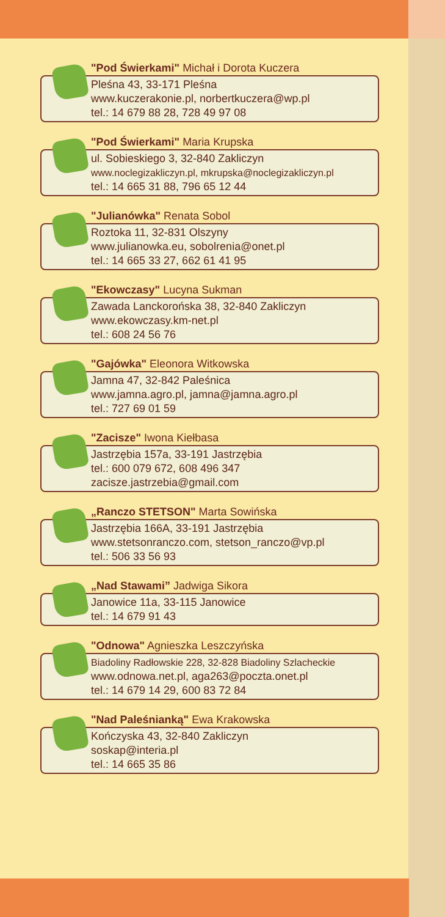"Pod Świerkami" Michał i Dorota Kuczera
Pleśna 43, 33-171 Pleśna
www.kuczerakonie.pl, norbertkuczera@wp.pl
tel.: 14 679 88 28, 728 49 97 08
"Pod Świerkami" Maria Krupska
ul. Sobieskiego 3, 32-840 Zakliczyn
www.noclegizakliczyn.pl, mkrupska@noclegizakliczyn.pl
tel.: 14 665 31 88, 796 65 12 44
"Julianówka" Renata Sobol
Roztoka 11, 32-831 Olszyny
www.julianowka.eu, sobolrenia@onet.pl
tel.: 14 665 33 27, 662 61 41 95
"Ekowczasy" Lucyna Sukman
Zawada Lanckorońska 38, 32-840 Zakliczyn
www.ekowczasy.km-net.pl
tel.: 608 24 56 76
"Gajówka" Eleonora Witkowska
Jamna 47, 32-842 Paleśnica
www.jamna.agro.pl, jamna@jamna.agro.pl
tel.: 727 69 01 59
"Zacisze" Iwona Kiełbasa
Jastrzębia 157a, 33-191 Jastrzębia
tel.: 600 079 672, 608 496 347
zacisze.jastrzebia@gmail.com
„Ranczo STETSON" Marta Sowińska
Jastrzębia 166A, 33-191 Jastrzębia
www.stetsonranczo.com, stetson_ranczo@vp.pl
tel.: 506 33 56 93
„Nad Stawami” Jadwiga Sikora
Janowice 11a, 33-115 Janowice
tel.: 14 679 91 43
"Odnowa" Agnieszka Leszczyńska
Biadoliny Radłowskie 228, 32-828 Biadoliny Szlacheckie
www.odnowa.net.pl, aga263@poczta.onet.pl
tel.: 14 679 14 29, 600 83 72 84
"Nad Paleśnianką" Ewa Krakowska
Kończyska 43, 32-840 Zakliczyn
soskap@interia.pl
tel.: 14 665 35 86